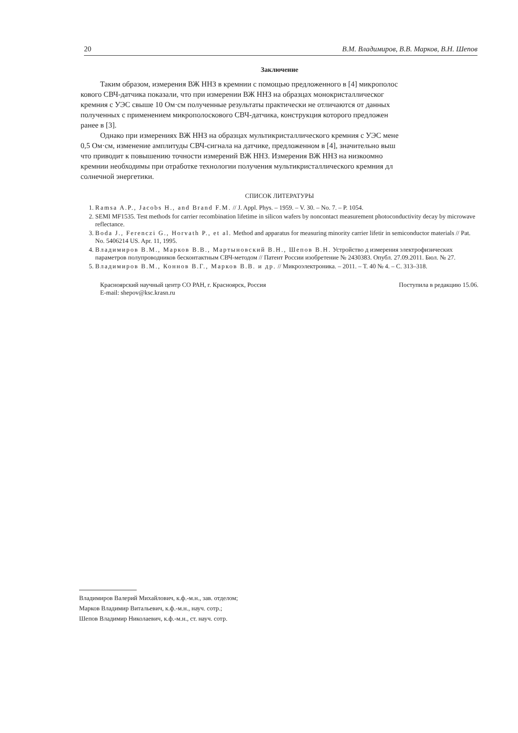20 В.М. Владимиров, В.В. Марков, В.Н. Шепов
Заключение
Таким образом, измерения ВЖ ННЗ в кремнии с помощью предложенного в [4] микрополос
кового СВЧ-датчика показали, что при измерении ВЖ ННЗ на образцах монокристаллическог
кремния с УЭС свыше 10 Ом·см полученные результаты практически не отличаются от данных
полученных с применением микрополоскового СВЧ-датчика, конструкция которого предложен
ранее в [3].
Однако при измерениях ВЖ ННЗ на образцах мультикристаллического кремния с УЭС мене
0,5 Ом·см, изменение амплитуды СВЧ-сигнала на датчике, предложенном в [4], значительно выш
что приводит к повышению точности измерений ВЖ ННЗ. Измерения ВЖ ННЗ на низкоомно
кремнии необходимы при отработке технологии получения мультикристаллического кремния дл
солнечной энергетики.
СПИСОК ЛИТЕРАТУРЫ
1. Ramsa A.P., Jacobs H., and Brand F.M. // J. Appl. Phys. – 1959. – V. 30. – No. 7. – P. 1054.
2. SEMI MF1535. Test methods for carrier recombination lifetime in silicon wafers by noncontact measurement photoconductivity decay by microwave reflectance.
3. Boda J., Ferenczi G., Horvath P., et al. Method and apparatus for measuring minority carrier lifetir in semiconductor materials // Pat. No. 5406214 US. Apr. 11, 1995.
4. Владимиров В.М., Марков В.В., Мартыновский В.Н., Шепов В.Н. Устройство д измерения электрофизических параметров полупроводников бесконтактным СВЧ-методом // Патент России изобретение № 2430383. Опубл. 27.09.2011. Бюл. № 27.
5. Владимиров В.М., Коннов В.Г., Марков В.В. и др. // Микроэлектроника. – 2011. – Т. 40 № 4. – С. 313–318.
Красноярский научный центр СО РАН, г. Красноярск, Россия
E-mail: shepov@ksc.krasn.ru
Поступила в редакцию 15.06.
Владимиров Валерий Михайлович, к.ф.-м.н., зав. отделом;
Марков Владимир Витальевич, к.ф.-м.н., науч. сотр.;
Шепов Владимир Николаевич, к.ф.-м.н., ст. науч. сотр.